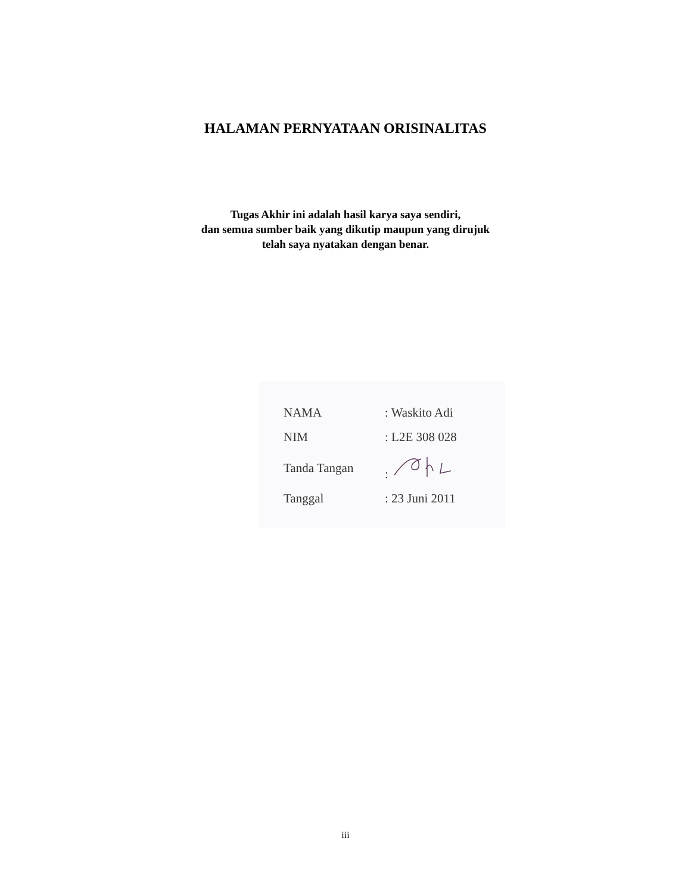HALAMAN PERNYATAAN ORISINALITAS
Tugas Akhir ini adalah hasil karya saya sendiri,
dan semua sumber baik yang dikutip maupun yang dirujuk
telah saya nyatakan dengan benar.
| NAMA | : Waskito Adi |
| NIM | : L2E 308 028 |
| Tanda Tangan | : |
| Tanggal | : 23 Juni 2011 |
iii